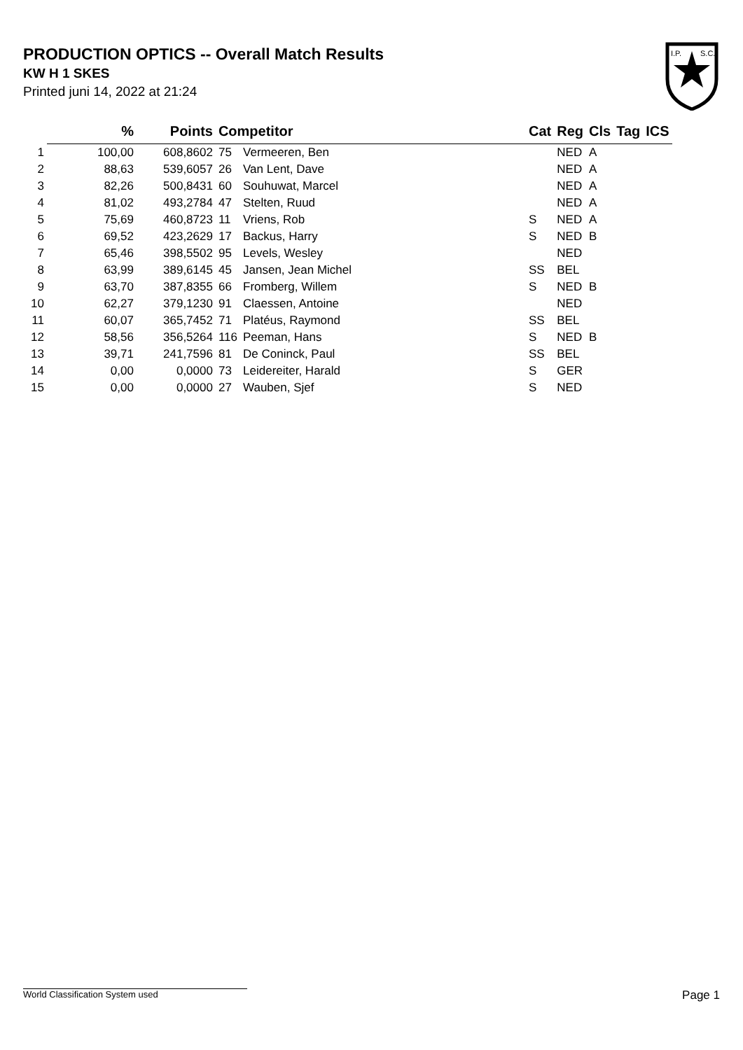PRODUCTION OPTICS -- Overall Match Results
KW H 1 SKES
Printed juni 14, 2022 at 21:24
I.P.
S.C.
| | % | Points | Competitor | | Cat | Reg | Cls | Tag | ICS |
| --- | --- | --- | --- | --- | --- | --- | --- | --- | --- |
| 1 | 100,00 | 608,8602 | 75 | Vermeeren, Ben | | NED | A | | |
| 2 | 88,63 | 539,6057 | 26 | Van Lent, Dave | | NED | A | | |
| 3 | 82,26 | 500,8431 | 60 | Souhuwat, Marcel | | NED | A | | |
| 4 | 81,02 | 493,2784 | 47 | Stelten, Ruud | | NED | A | | |
| 5 | 75,69 | 460,8723 | 11 | Vriens, Rob | S | NED | A | | |
| 6 | 69,52 | 423,2629 | 17 | Backus, Harry | S | NED | B | | |
| 7 | 65,46 | 398,5502 | 95 | Levels, Wesley | | NED | | | |
| 8 | 63,99 | 389,6145 | 45 | Jansen, Jean Michel | SS | BEL | | | |
| 9 | 63,70 | 387,8355 | 66 | Fromberg, Willem | S | NED | B | | |
| 10 | 62,27 | 379,1230 | 91 | Claessen, Antoine | | NED | | | |
| 11 | 60,07 | 365,7452 | 71 | Platéus, Raymond | SS | BEL | | | |
| 12 | 58,56 | 356,5264 | 116 | Peeman, Hans | S | NED | B | | |
| 13 | 39,71 | 241,7596 | 81 | De Coninck, Paul | SS | BEL | | | |
| 14 | 0,00 | 0,0000 | 73 | Leidereiter, Harald | S | GER | | | |
| 15 | 0,00 | 0,0000 | 27 | Wauben, Sjef | S | NED | | | |
World Classification System used Page 1